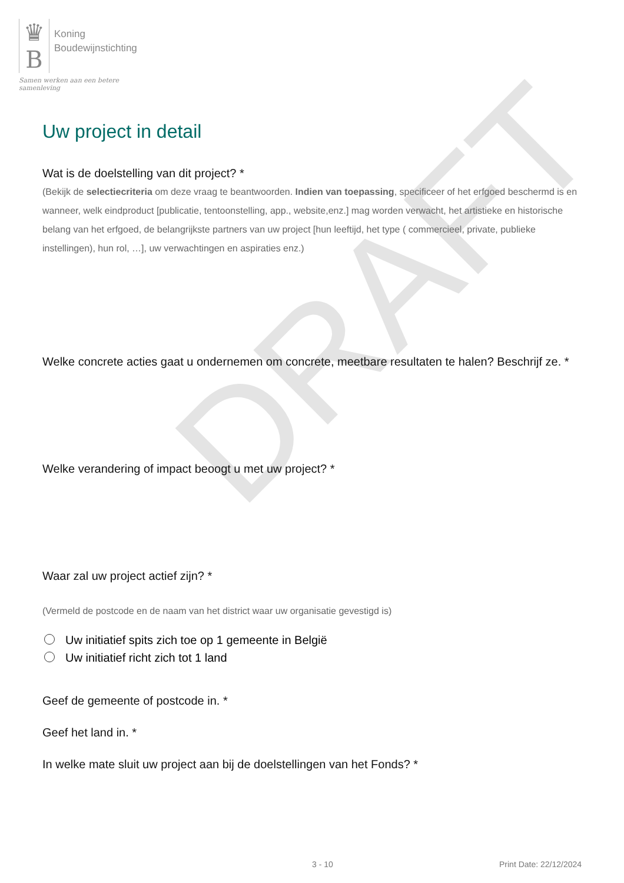DRAFT
♛
B
Koning
Boudewijnstichting
Samen werken aan een betere samenleving
Uw project in detail
Wat is de doelstelling van dit project? *
(Bekijk de selectiecriteria om deze vraag te beantwoorden. Indien van toepassing, specificeer of het erfgoed beschermd is en wanneer, welk eindproduct [publicatie, tentoonstelling, app., website,enz.] mag worden verwacht, het artistieke en historische belang van het erfgoed, de belangrijkste partners van uw project [hun leeftijd, het type ( commercieel, private, publieke instellingen), hun rol, …], uw verwachtingen en aspiraties enz.)
Welke concrete acties gaat u ondernemen om concrete, meetbare resultaten te halen? Beschrijf ze. *
Welke verandering of impact beoogt u met uw project? *
Waar zal uw project actief zijn? *
(Vermeld de postcode en de naam van het district waar uw organisatie gevestigd is)
Uw initiatief spits zich toe op 1 gemeente in België
Uw initiatief richt zich tot 1 land
Geef de gemeente of postcode in. *
Geef het land in. *
In welke mate sluit uw project aan bij de doelstellingen van het Fonds? *
3 - 10 Print Date: 22/12/2024